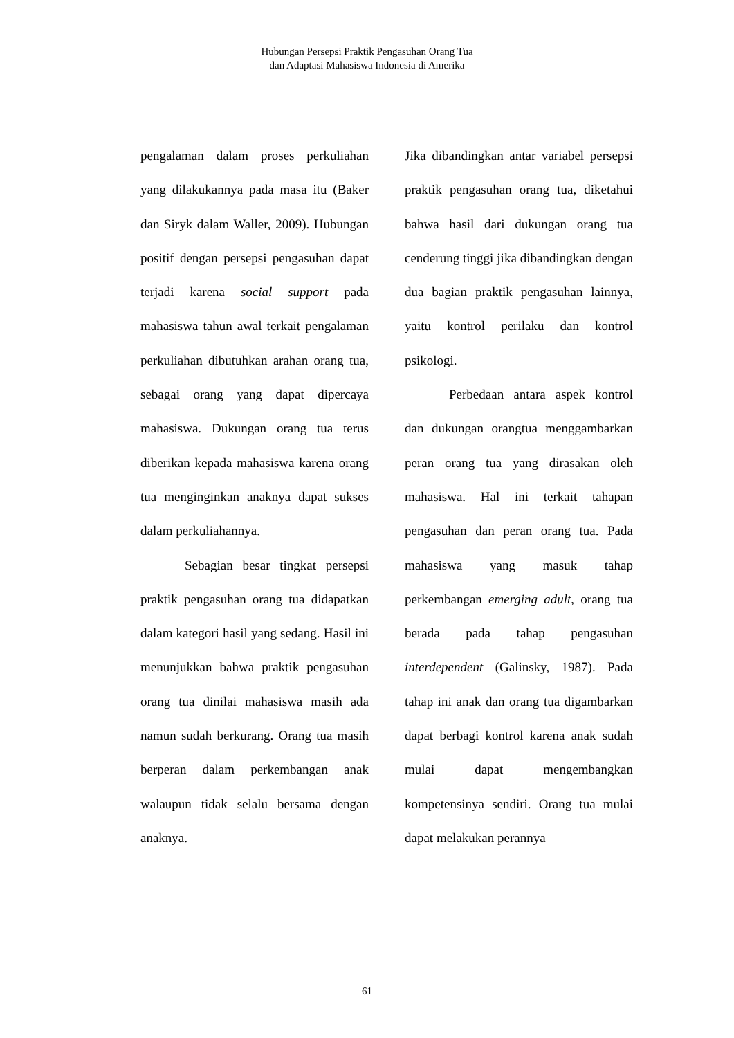Hubungan Persepsi Praktik Pengasuhan Orang Tua
dan Adaptasi Mahasiswa Indonesia di Amerika
pengalaman dalam proses perkuliahan yang dilakukannya pada masa itu (Baker dan Siryk dalam Waller, 2009). Hubungan positif dengan persepsi pengasuhan dapat terjadi karena social support pada mahasiswa tahun awal terkait pengalaman perkuliahan dibutuhkan arahan orang tua, sebagai orang yang dapat dipercaya mahasiswa. Dukungan orang tua terus diberikan kepada mahasiswa karena orang tua menginginkan anaknya dapat sukses dalam perkuliahannya.
Sebagian besar tingkat persepsi praktik pengasuhan orang tua didapatkan dalam kategori hasil yang sedang. Hasil ini menunjukkan bahwa praktik pengasuhan orang tua dinilai mahasiswa masih ada namun sudah berkurang. Orang tua masih berperan dalam perkembangan anak walaupun tidak selalu bersama dengan anaknya.
Jika dibandingkan antar variabel persepsi praktik pengasuhan orang tua, diketahui bahwa hasil dari dukungan orang tua cenderung tinggi jika dibandingkan dengan dua bagian praktik pengasuhan lainnya, yaitu kontrol perilaku dan kontrol psikologi.
Perbedaan antara aspek kontrol dan dukungan orangtua menggambarkan peran orang tua yang dirasakan oleh mahasiswa. Hal ini terkait tahapan pengasuhan dan peran orang tua. Pada mahasiswa yang masuk tahap perkembangan emerging adult, orang tua berada pada tahap pengasuhan interdependent (Galinsky, 1987). Pada tahap ini anak dan orang tua digambarkan dapat berbagi kontrol karena anak sudah mulai dapat mengembangkan kompetensinya sendiri. Orang tua mulai dapat melakukan perannya
61